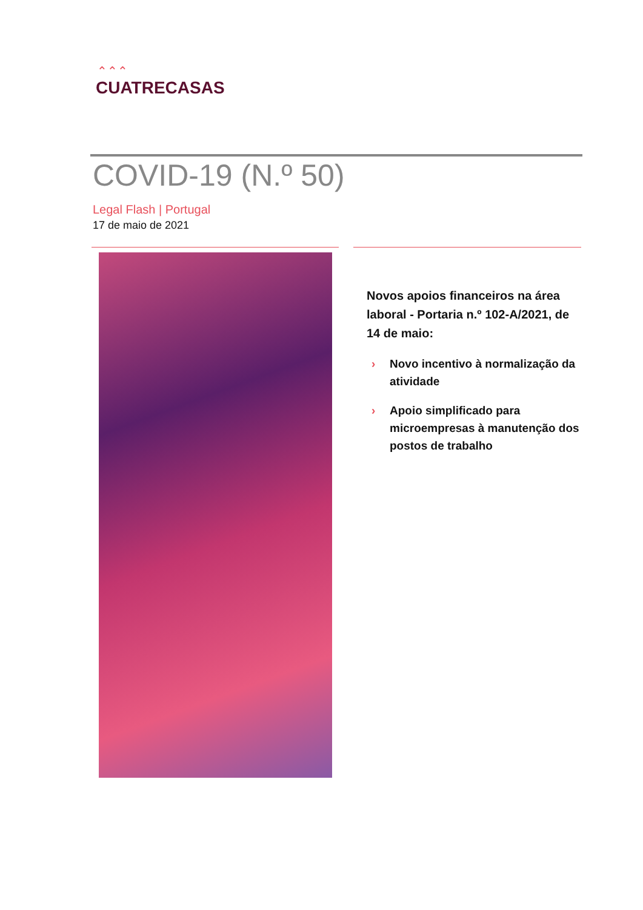⌃⌃⌃
CUATRECASAS
COVID-19 (N.º 50)
Legal Flash | Portugal
17 de maio de 2021
Novos apoios financeiros na área laboral - Portaria n.º 102-A/2021, de 14 de maio:
› Novo incentivo à normalização da atividade
› Apoio simplificado para microempresas à manutenção dos postos de trabalho